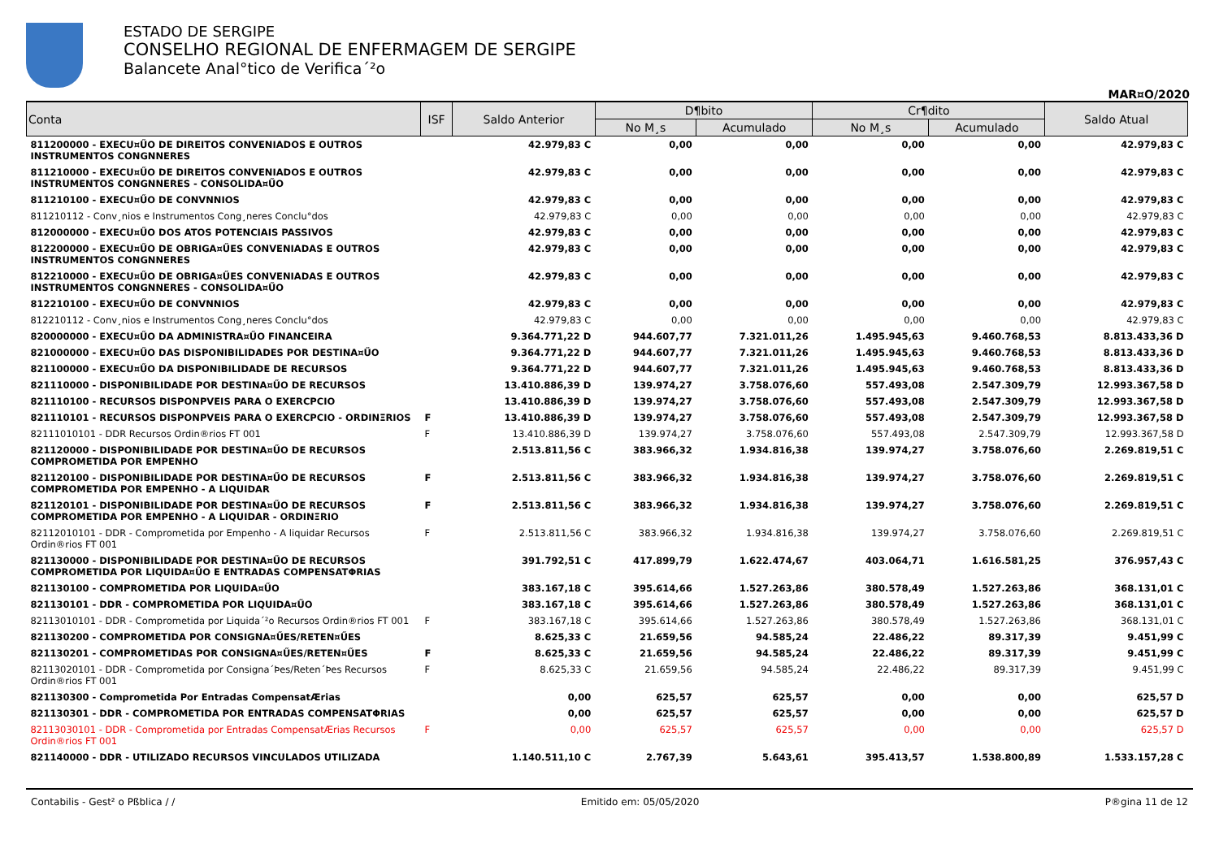ESTADO DE SERGIPE
CONSELHO REGIONAL DE ENFERMAGEM DE SERGIPE
Balancete Anal°tico de Verifica´²o
MAR¤O/2020
| Conta | ISF | Saldo Anterior | D¶bito | | Cr¶dito | | Saldo Atual |
| --- | --- | --- | --- | --- | --- | --- | --- |
| | | | No M¸s | Acumulado | No M¸s | Acumulado | |
| 811200000 - EXECU¤ŰO DE DIREITOS CONVENIADOS E OUTROS INSTRUMENTOS CONGNNERES | | 42.979,83 C | 0,00 | 0,00 | 0,00 | 0,00 | 42.979,83 C |
| 811210000 - EXECU¤ŰO DE DIREITOS CONVENIADOS E OUTROS INSTRUMENTOS CONGNNERES - CONSOLIDA¤ŰO | | 42.979,83 C | 0,00 | 0,00 | 0,00 | 0,00 | 42.979,83 C |
| 811210100 - EXECU¤ŰO DE CONVNNIOS | | 42.979,83 C | 0,00 | 0,00 | 0,00 | 0,00 | 42.979,83 C |
| 811210112 - Conv¸nios e Instrumentos Cong¸neres Conclu°dos | | 42.979,83 C | 0,00 | 0,00 | 0,00 | 0,00 | 42.979,83 C |
| 812000000 - EXECU¤ŰO DOS ATOS POTENCIAIS PASSIVOS | | 42.979,83 C | 0,00 | 0,00 | 0,00 | 0,00 | 42.979,83 C |
| 812200000 - EXECU¤ŰO DE OBRIGA¤ŰES CONVENIADAS E OUTROS INSTRUMENTOS CONGNNERES | | 42.979,83 C | 0,00 | 0,00 | 0,00 | 0,00 | 42.979,83 C |
| 812210000 - EXECU¤ŰO DE OBRIGA¤ŰES CONVENIADAS E OUTROS INSTRUMENTOS CONGNNERES - CONSOLIDA¤ŰO | | 42.979,83 C | 0,00 | 0,00 | 0,00 | 0,00 | 42.979,83 C |
| 812210100 - EXECU¤ŰO DE CONVNNIOS | | 42.979,83 C | 0,00 | 0,00 | 0,00 | 0,00 | 42.979,83 C |
| 812210112 - Conv¸nios e Instrumentos Cong¸neres Conclu°dos | | 42.979,83 C | 0,00 | 0,00 | 0,00 | 0,00 | 42.979,83 C |
| 820000000 - EXECU¤ŰO DA ADMINISTRA¤ŰO FINANCEIRA | | 9.364.771,22 D | 944.607,77 | 7.321.011,26 | 1.495.945,63 | 9.460.768,53 | 8.813.433,36 D |
| 821000000 - EXECU¤ŰO DAS DISPONIBILIDADES POR DESTINA¤ŰO | | 9.364.771,22 D | 944.607,77 | 7.321.011,26 | 1.495.945,63 | 9.460.768,53 | 8.813.433,36 D |
| 821100000 - EXECU¤ŰO DA DISPONIBILIDADE DE RECURSOS | | 9.364.771,22 D | 944.607,77 | 7.321.011,26 | 1.495.945,63 | 9.460.768,53 | 8.813.433,36 D |
| 821110000 - DISPONIBILIDADE POR DESTINA¤ŰO DE RECURSOS | | 13.410.886,39 D | 139.974,27 | 3.758.076,60 | 557.493,08 | 2.547.309,79 | 12.993.367,58 D |
| 821110100 - RECURSOS DISPONPVEIS PARA O EXERCPCIO | | 13.410.886,39 D | 139.974,27 | 3.758.076,60 | 557.493,08 | 2.547.309,79 | 12.993.367,58 D |
| 821110101 - RECURSOS DISPONPVEIS PARA O EXERCPCIO - ORDINΞRIOS | F | 13.410.886,39 D | 139.974,27 | 3.758.076,60 | 557.493,08 | 2.547.309,79 | 12.993.367,58 D |
| 82111010101 - DDR Recursos Ordin®rios FT 001 | F | 13.410.886,39 D | 139.974,27 | 3.758.076,60 | 557.493,08 | 2.547.309,79 | 12.993.367,58 D |
| 821120000 - DISPONIBILIDADE POR DESTINA¤ŰO DE RECURSOS COMPROMETIDA POR EMPENHO | | 2.513.811,56 C | 383.966,32 | 1.934.816,38 | 139.974,27 | 3.758.076,60 | 2.269.819,51 C |
| 821120100 - DISPONIBILIDADE POR DESTINA¤ŰO DE RECURSOS COMPROMETIDA POR EMPENHO - A LIQUIDAR | F | 2.513.811,56 C | 383.966,32 | 1.934.816,38 | 139.974,27 | 3.758.076,60 | 2.269.819,51 C |
| 821120101 - DISPONIBILIDADE POR DESTINA¤ŰO DE RECURSOS COMPROMETIDA POR EMPENHO - A LIQUIDAR - ORDINΞRIO | F | 2.513.811,56 C | 383.966,32 | 1.934.816,38 | 139.974,27 | 3.758.076,60 | 2.269.819,51 C |
| 82112010101 - DDR - Comprometida por Empenho - A liquidar Recursos Ordin®rios FT 001 | F | 2.513.811,56 C | 383.966,32 | 1.934.816,38 | 139.974,27 | 3.758.076,60 | 2.269.819,51 C |
| 821130000 - DISPONIBILIDADE POR DESTINA¤ŰO DE RECURSOS COMPROMETIDA POR LIQUIDA¤ŰO E ENTRADAS COMPENSATΦRIAS | | 391.792,51 C | 417.899,79 | 1.622.474,67 | 403.064,71 | 1.616.581,25 | 376.957,43 C |
| 821130100 - COMPROMETIDA POR LIQUIDA¤ŰO | | 383.167,18 C | 395.614,66 | 1.527.263,86 | 380.578,49 | 1.527.263,86 | 368.131,01 C |
| 821130101 - DDR - COMPROMETIDA POR LIQUIDA¤ŰO | | 383.167,18 C | 395.614,66 | 1.527.263,86 | 380.578,49 | 1.527.263,86 | 368.131,01 C |
| 82113010101 - DDR - Comprometida por Liquida´²o Recursos Ordin®rios FT 001 | F | 383.167,18 C | 395.614,66 | 1.527.263,86 | 380.578,49 | 1.527.263,86 | 368.131,01 C |
| 821130200 - COMPROMETIDA POR CONSIGNA¤ŰES/RETEN¤ŰES | | 8.625,33 C | 21.659,56 | 94.585,24 | 22.486,22 | 89.317,39 | 9.451,99 C |
| 821130201 - COMPROMETIDAS POR CONSIGNA¤ŰES/RETEN¤ŰES | F | 8.625,33 C | 21.659,56 | 94.585,24 | 22.486,22 | 89.317,39 | 9.451,99 C |
| 82113020101 - DDR - Comprometida por Consigna´Þes/Reten´Þes Recursos Ordin®rios FT 001 | F | 8.625,33 C | 21.659,56 | 94.585,24 | 22.486,22 | 89.317,39 | 9.451,99 C |
| 821130300 - Comprometida Por Entradas CompensatÆrias | | 0,00 | 625,57 | 625,57 | 0,00 | 0,00 | 625,57 D |
| 821130301 - DDR - COMPROMETIDA POR ENTRADAS COMPENSATΦRIAS | | 0,00 | 625,57 | 625,57 | 0,00 | 0,00 | 625,57 D |
| 82113030101 - DDR - Comprometida por Entradas CompensatÆrias Recursos Ordin®rios FT 001 | F | 0,00 | 625,57 | 625,57 | 0,00 | 0,00 | 625,57 D |
| 821140000 - DDR - UTILIZADO RECURSOS VINCULADOS UTILIZADA | | 1.140.511,10 C | 2.767,39 | 5.643,61 | 395.413,57 | 1.538.800,89 | 1.533.157,28 C |
Contabilis - Gest² o Pßblica / / Emitido em: 05/05/2020 P®gina 11 de 12